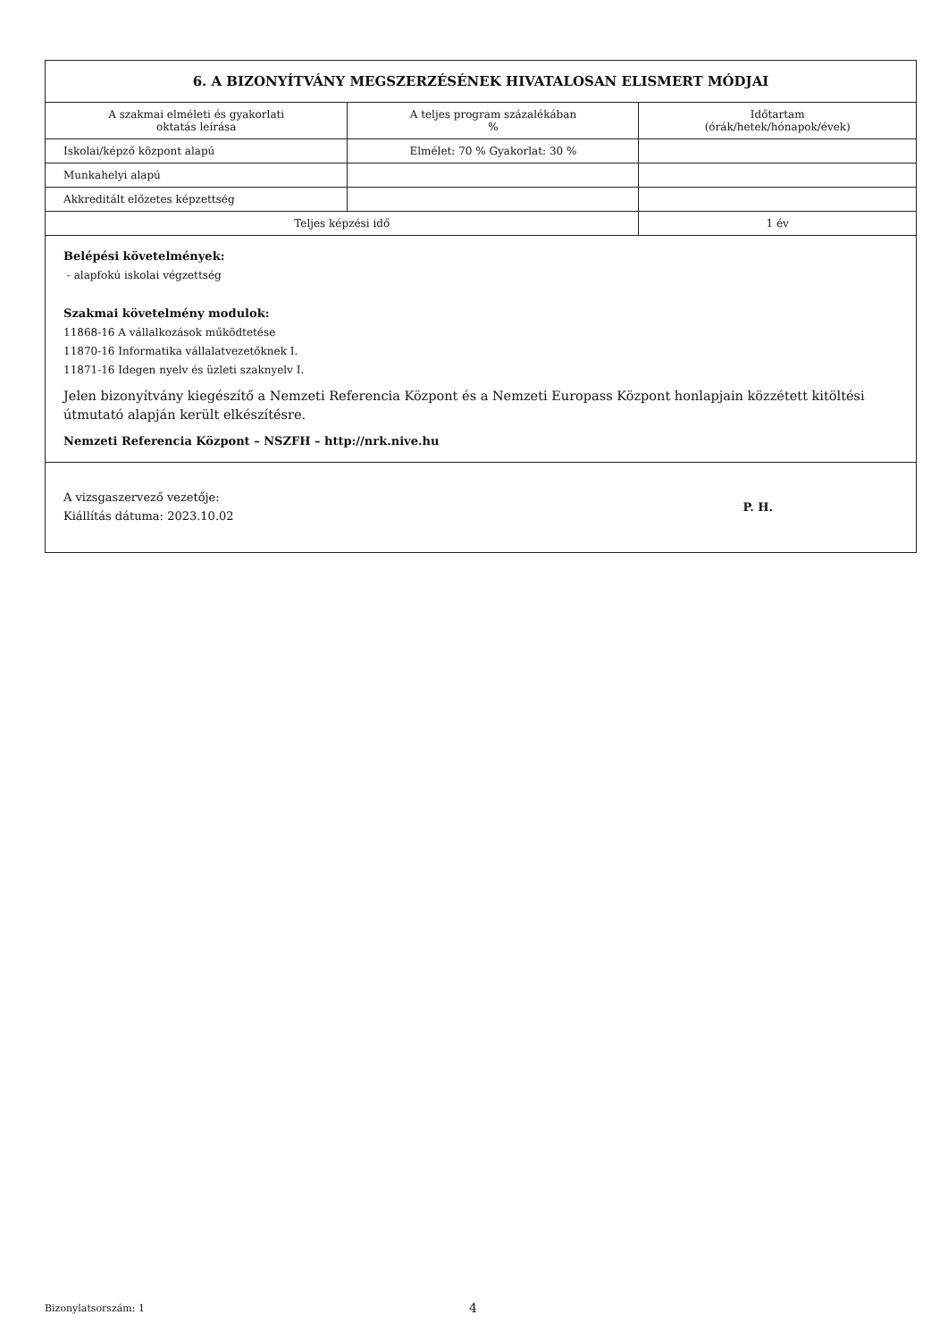| 6. A BIZONYÍTVÁNY MEGSZERZÉSÉNEK HIVATALOSAN ELISMERT MÓDJAI | | |
| --- | --- | --- |
| A szakmai elméleti és gyakorlati oktatás leírása | A teljes program százalékában % | Időtartam (órák/hetek/hónapok/évek) |
| Iskolai/képző központ alapú | Elmélet: 70 % Gyakorlat: 30 % | |
| Munkahelyi alapú | | |
| Akkreditált előzetes képzettség | | |
| Teljes képzési idő | | 1 év |
| Belépési követelmények: - alapfokú iskolai végzettség Szakmai követelmény modulok: 11868-16 A vállalkozások működtetése 11870-16 Informatika vállalatvezetőknek I. 11871-16 Idegen nyelv és üzleti szaknyelv I. Jelen bizonyítvány kiegészítő a Nemzeti Referencia Központ és a Nemzeti Europass Központ honlapjain közzétett kitöltési útmutató alapján került elkészítésre. Nemzeti Referencia Központ – NSZFH – http://nrk.nive.hu | | |
| A vizsgaszervező vezetője: Kiállítás dátuma: 2023.10.02 P. H. | | |
Bizonylatsorszám: 1 4